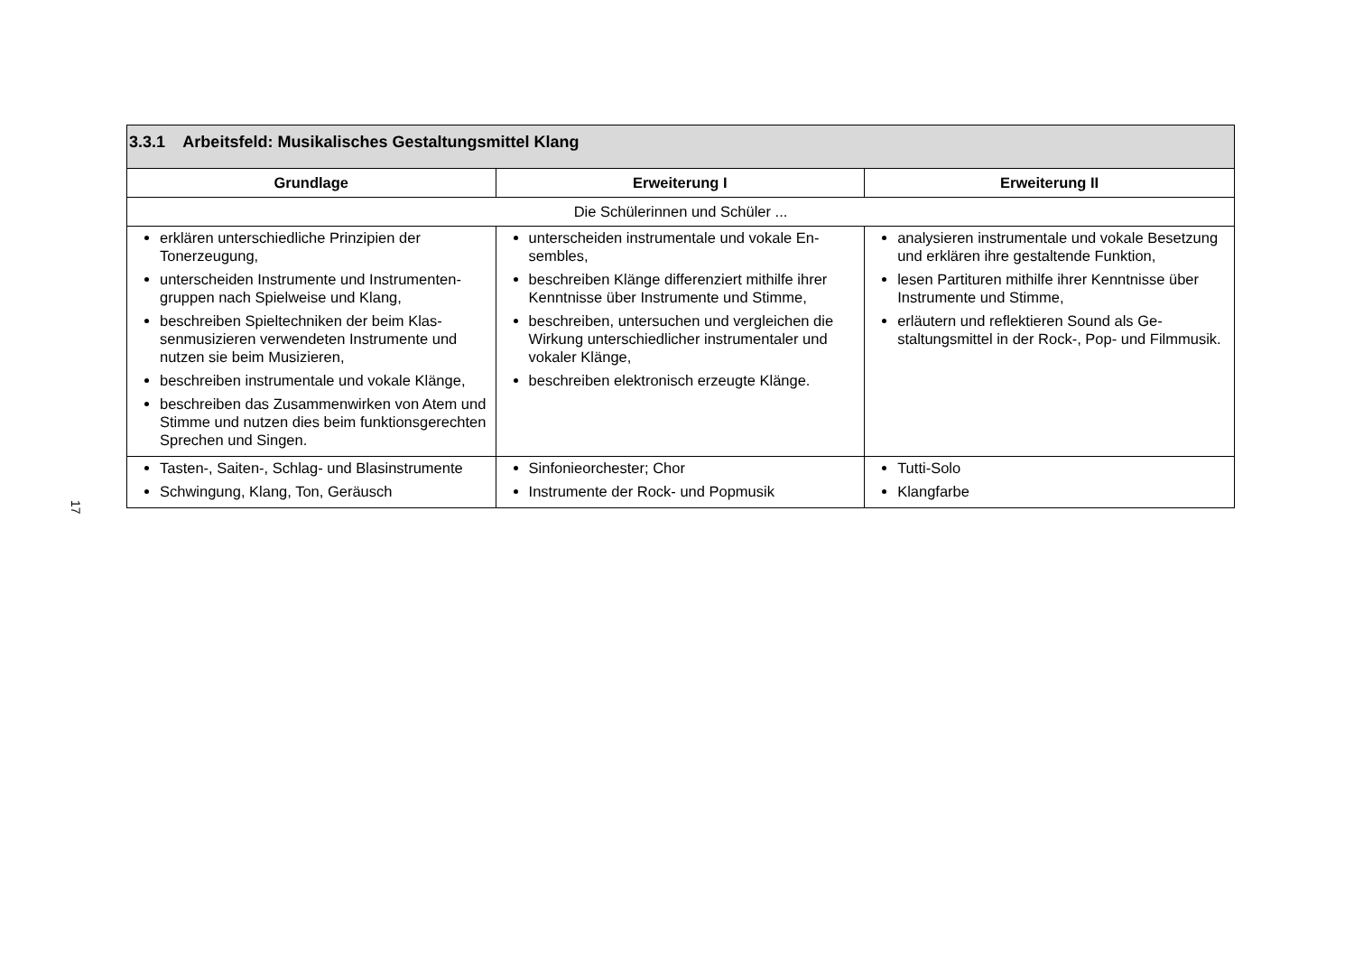17
| 3.3.1 Arbeitsfeld: Musikalisches Gestaltungsmittel Klang | | |
| Grundlage | Erweiterung I | Erweiterung II |
| Die Schülerinnen und Schüler ... | | |
| erklären unterschiedliche Prinzipien der Tonerzeugung, unterscheiden Instrumente und Instrumenten­gruppen nach Spielweise und Klang, beschreiben Spieltechniken der beim Klas­senmusizieren verwendeten Instrumente und nutzen sie beim Musizieren, beschreiben instrumentale und vokale Klänge, beschreiben das Zusammenwirken von Atem und Stimme und nutzen dies beim funktions­gerechten Sprechen und Singen. | unterscheiden instrumentale und vokale En­sembles, beschreiben Klänge differenziert mithilfe ihrer Kenntnisse über Instrumente und Stimme, beschreiben, untersuchen und vergleichen die Wirkung unterschiedlicher instrumentaler und vokaler Klänge, beschreiben elektronisch erzeugte Klänge. | analysieren instrumentale und vokale Beset­zung und erklären ihre gestaltende Funktion, lesen Partituren mithilfe ihrer Kenntnisse über Instrumente und Stimme, erläutern und reflektieren Sound als Ge­staltungsmittel in der Rock-, Pop- und Filmmusik. |
| Tasten-, Saiten-, Schlag- und Blasinstrumente Schwingung, Klang, Ton, Geräusch | Sinfonieorchester; Chor Instrumente der Rock- und Popmusik | Tutti-Solo Klangfarbe |